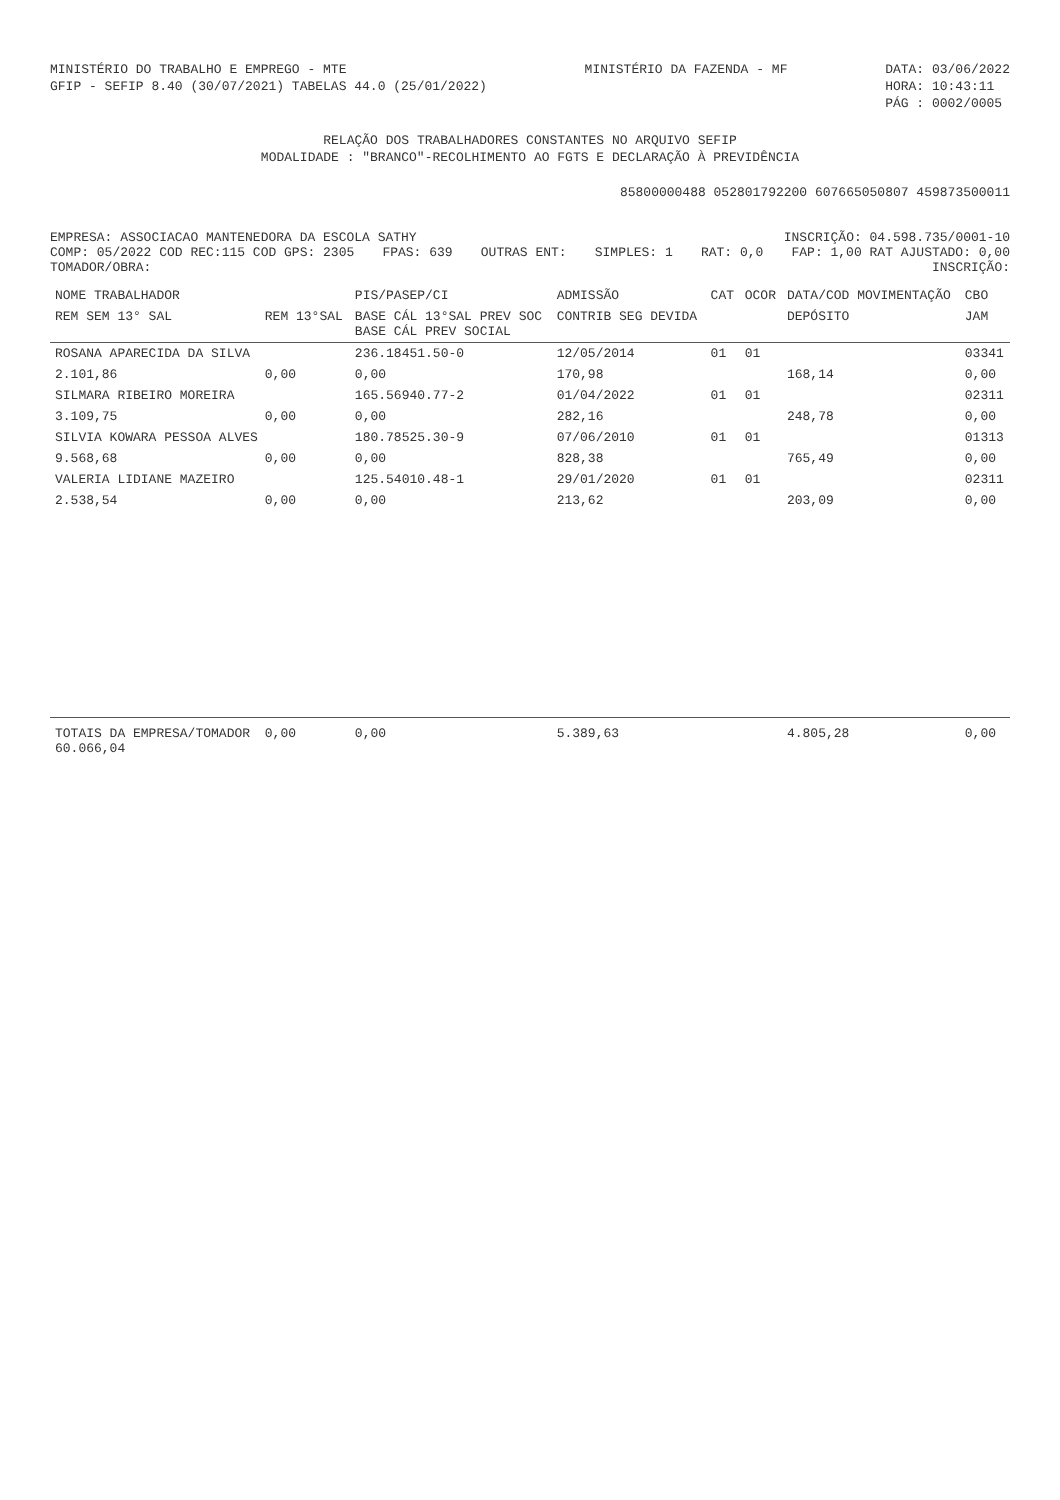MINISTÉRIO DO TRABALHO E EMPREGO - MTE
GFIP - SEFIP 8.40 (30/07/2021) TABELAS 44.0 (25/01/2022)
MINISTÉRIO DA FAZENDA - MF DATA: 03/06/2022
HORA: 10:43:11
PÁG : 0002/0005
RELAÇÃO DOS TRABALHADORES CONSTANTES NO ARQUIVO SEFIP
MODALIDADE : "BRANCO"-RECOLHIMENTO AO FGTS E DECLARAÇÃO À PREVIDÊNCIA
85800000488 052801792200 607665050807 459873500011
EMPRESA: ASSOCIACAO MANTENEDORA DA ESCOLA SATHY INSCRIÇÃO: 04.598.735/0001-10
COMP: 05/2022 COD REC:115 COD GPS: 2305 FPAS: 639 OUTRAS ENT: SIMPLES: 1 RAT: 0,0 FAP: 1,00 RAT AJUSTADO: 0,00
TOMADOR/OBRA: INSCRIÇÃO:
| NOME TRABALHADOR | | PIS/PASEP/CI | ADMISSÃO | CAT | OCOR | DATA/COD MOVIMENTAÇÃO | CBO |
| --- | --- | --- | --- | --- | --- | --- | --- |
| REM SEM 13° SAL | REM 13°SAL | BASE CÁL 13°SAL PREV SOC BASE CÁL PREV SOCIAL | CONTRIB SEG DEVIDA | | | DEPÓSITO | JAM |
| ROSANA APARECIDA DA SILVA | | 236.18451.50-0 | 12/05/2014 | 01 | 01 | | 03341 |
| 2.101,86 | 0,00 | 0,00 | 170,98 | | | 168,14 | 0,00 |
| SILMARA RIBEIRO MOREIRA | | 165.56940.77-2 | 01/04/2022 | 01 | 01 | | 02311 |
| 3.109,75 | 0,00 | 0,00 | 282,16 | | | 248,78 | 0,00 |
| SILVIA KOWARA PESSOA ALVES | | 180.78525.30-9 | 07/06/2010 | 01 | 01 | | 01313 |
| 9.568,68 | 0,00 | 0,00 | 828,38 | | | 765,49 | 0,00 |
| VALERIA LIDIANE MAZEIRO | | 125.54010.48-1 | 29/01/2020 | 01 | 01 | | 02311 |
| 2.538,54 | 0,00 | 0,00 | 213,62 | | | 203,09 | 0,00 |
| TOTAIS DA EMPRESA/TOMADOR 60.066,04 | 0,00 | 0,00 | 5.389,63 | | | 4.805,28 | 0,00 |